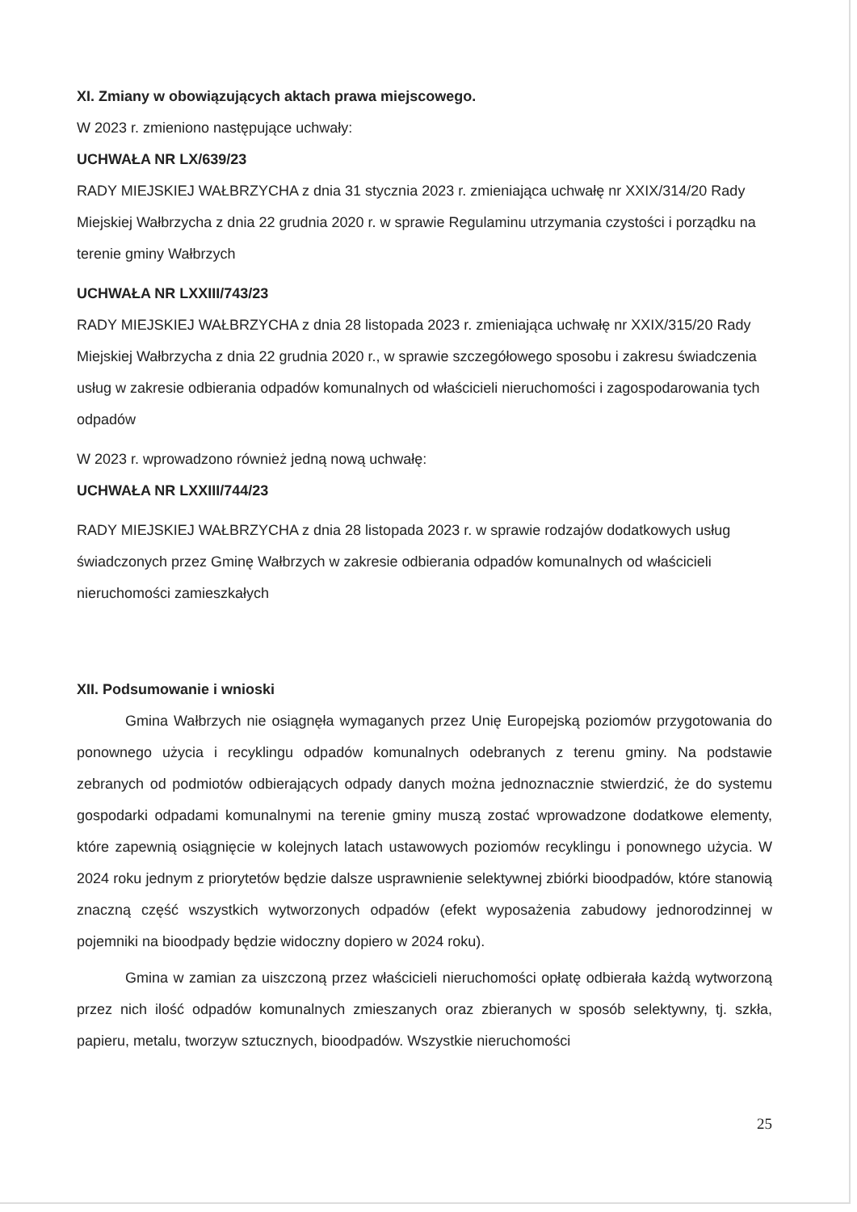XI. Zmiany w obowiązujących aktach prawa miejscowego.
W 2023 r. zmieniono następujące uchwały:
UCHWAŁA NR LX/639/23
RADY MIEJSKIEJ WAŁBRZYCHA z dnia 31 stycznia 2023 r. zmieniająca uchwałę nr XXIX/314/20 Rady Miejskiej Wałbrzycha z dnia 22 grudnia 2020 r. w sprawie Regulaminu utrzymania czystości i porządku na terenie gminy Wałbrzych
UCHWAŁA NR LXXIII/743/23
RADY MIEJSKIEJ WAŁBRZYCHA z dnia 28 listopada 2023 r. zmieniająca uchwałę nr XXIX/315/20 Rady Miejskiej Wałbrzycha z dnia 22 grudnia 2020 r., w sprawie szczegółowego sposobu i zakresu świadczenia usług w zakresie odbierania odpadów komunalnych od właścicieli nieruchomości i zagospodarowania tych odpadów
W 2023 r. wprowadzono również jedną nową uchwałę:
UCHWAŁA NR LXXIII/744/23
RADY MIEJSKIEJ WAŁBRZYCHA z dnia 28 listopada 2023 r. w sprawie rodzajów dodatkowych usług świadczonych przez Gminę Wałbrzych w zakresie odbierania odpadów komunalnych od właścicieli nieruchomości zamieszkałych
XII. Podsumowanie i wnioski
Gmina Wałbrzych nie osiągnęła wymaganych przez Unię Europejską poziomów przygotowania do ponownego użycia i recyklingu odpadów komunalnych odebranych z terenu gminy. Na podstawie zebranych od podmiotów odbierających odpady danych można jednoznacznie stwierdzić, że do systemu gospodarki odpadami komunalnymi na terenie gminy muszą zostać wprowadzone dodatkowe elementy, które zapewnią osiągnięcie w kolejnych latach ustawowych poziomów recyklingu i ponownego użycia. W 2024 roku jednym z priorytetów będzie dalsze usprawnienie selektywnej zbiórki bioodpadów, które stanowią znaczną część wszystkich wytworzonych odpadów (efekt wyposażenia zabudowy jednorodzinnej w pojemniki na bioodpady będzie widoczny dopiero w 2024 roku).
Gmina w zamian za uiszczoną przez właścicieli nieruchomości opłatę odbierała każdą wytworzoną przez nich ilość odpadów komunalnych zmieszanych oraz zbieranych w sposób selektywny, tj. szkła, papieru, metalu, tworzyw sztucznych, bioodpadów. Wszystkie nieruchomości
25